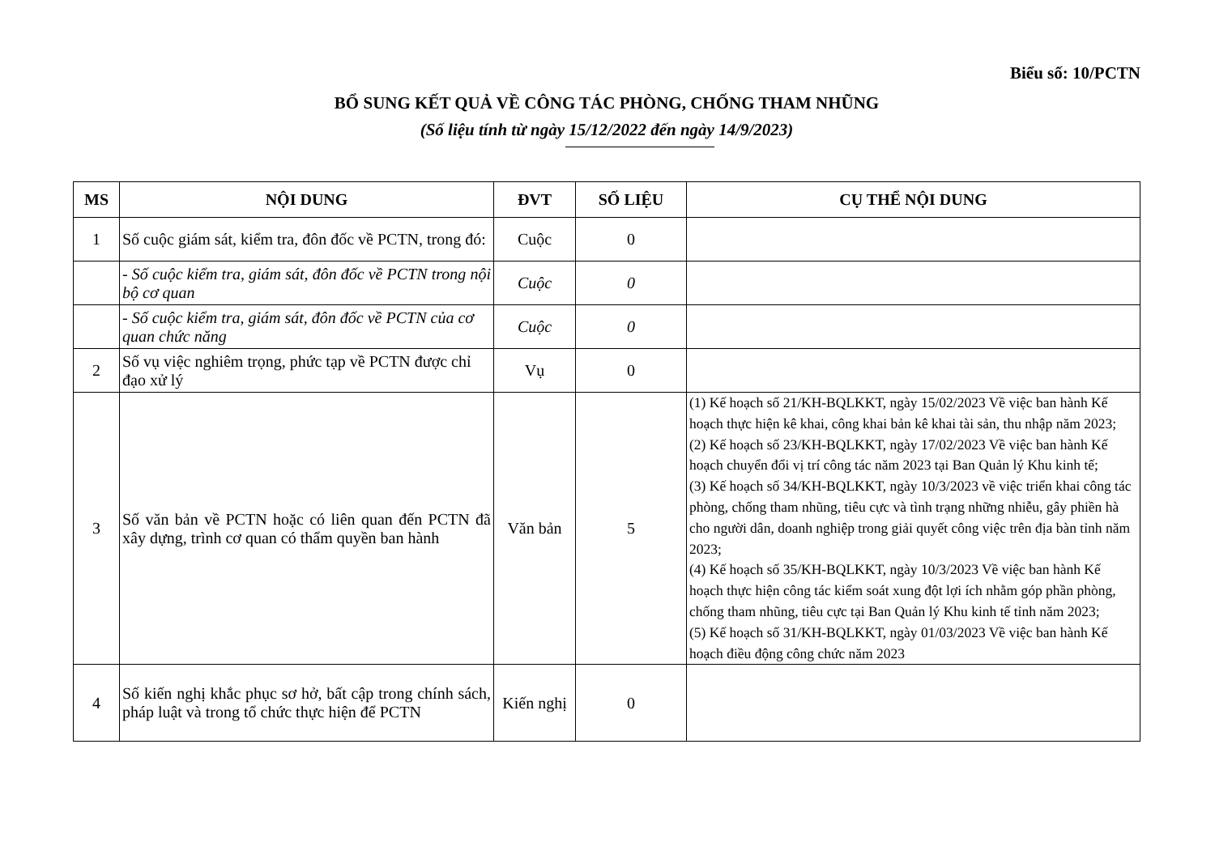Biểu số: 10/PCTN
BỔ SUNG KẾT QUẢ VỀ CÔNG TÁC PHÒNG, CHỐNG THAM NHŨNG
(Số liệu tính từ ngày 15/12/2022 đến ngày 14/9/2023)
| MS | NỘI DUNG | ĐVT | SỐ LIỆU | CỤ THỂ NỘI DUNG |
| --- | --- | --- | --- | --- |
| 1 | Số cuộc giám sát, kiểm tra, đôn đốc về PCTN, trong đó: | Cuộc | 0 | |
| | - Số cuộc kiểm tra, giám sát, đôn đốc về PCTN trong nội bộ cơ quan | Cuộc | 0 | |
| | - Số cuộc kiểm tra, giám sát, đôn đốc về PCTN của cơ quan chức năng | Cuộc | 0 | |
| 2 | Số vụ việc nghiêm trọng, phức tạp về PCTN được chỉ đạo xử lý | Vụ | 0 | |
| 3 | Số văn bản về PCTN hoặc có liên quan đến PCTN đã xây dựng, trình cơ quan có thẩm quyền ban hành | Văn bản | 5 | (1) Kế hoạch số 21/KH-BQLKKT, ngày 15/02/2023 Về việc ban hành Kế hoạch thực hiện kê khai, công khai bản kê khai tài sản, thu nhập năm 2023; (2) Kế hoạch số 23/KH-BQLKKT, ngày 17/02/2023 Về việc ban hành Kế hoạch chuyển đổi vị trí công tác năm 2023 tại Ban Quản lý Khu kinh tế; (3) Kế hoạch số 34/KH-BQLKKT, ngày 10/3/2023 về việc triển khai công tác phòng, chống tham nhũng, tiêu cực và tình trạng những nhiễu, gây phiền hà cho người dân, doanh nghiệp trong giải quyết công việc trên địa bàn tỉnh năm 2023; (4) Kế hoạch số 35/KH-BQLKKT, ngày 10/3/2023 Về việc ban hành Kế hoạch thực hiện công tác kiểm soát xung đột lợi ích nhằm góp phần phòng, chống tham nhũng, tiêu cực tại Ban Quản lý Khu kinh tế tỉnh năm 2023; (5) Kế hoạch số 31/KH-BQLKKT, ngày 01/03/2023 Về việc ban hành Kế hoạch điều động công chức năm 2023 |
| 4 | Số kiến nghị khắc phục sơ hở, bất cập trong chính sách, pháp luật và trong tổ chức thực hiện để PCTN | Kiến nghị | 0 | |